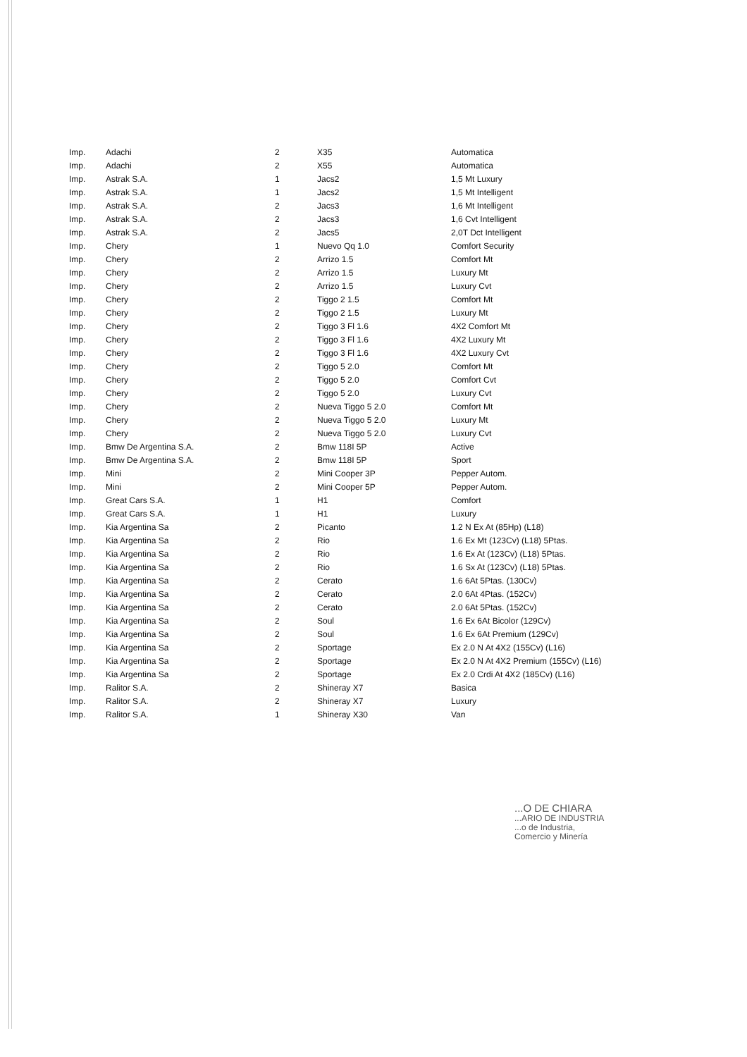| Imp. | Adachi | 2 | X35 | Automatica |
| Imp. | Adachi | 2 | X55 | Automatica |
| Imp. | Astrak S.A. | 1 | Jacs2 | 1,5 Mt Luxury |
| Imp. | Astrak S.A. | 1 | Jacs2 | 1,5 Mt Intelligent |
| Imp. | Astrak S.A. | 2 | Jacs3 | 1,6 Mt Intelligent |
| Imp. | Astrak S.A. | 2 | Jacs3 | 1,6 Cvt Intelligent |
| Imp. | Astrak S.A. | 2 | Jacs5 | 2,0T Dct Intelligent |
| Imp. | Chery | 1 | Nuevo Qq 1.0 | Comfort Security |
| Imp. | Chery | 2 | Arrizo 1.5 | Comfort Mt |
| Imp. | Chery | 2 | Arrizo 1.5 | Luxury Mt |
| Imp. | Chery | 2 | Arrizo 1.5 | Luxury Cvt |
| Imp. | Chery | 2 | Tiggo 2 1.5 | Comfort Mt |
| Imp. | Chery | 2 | Tiggo 2 1.5 | Luxury Mt |
| Imp. | Chery | 2 | Tiggo 3 Fl 1.6 | 4X2 Comfort Mt |
| Imp. | Chery | 2 | Tiggo 3 Fl 1.6 | 4X2 Luxury Mt |
| Imp. | Chery | 2 | Tiggo 3 Fl 1.6 | 4X2 Luxury Cvt |
| Imp. | Chery | 2 | Tiggo 5 2.0 | Comfort Mt |
| Imp. | Chery | 2 | Tiggo 5 2.0 | Comfort Cvt |
| Imp. | Chery | 2 | Tiggo 5 2.0 | Luxury Cvt |
| Imp. | Chery | 2 | Nueva Tiggo 5 2.0 | Comfort Mt |
| Imp. | Chery | 2 | Nueva Tiggo 5 2.0 | Luxury Mt |
| Imp. | Chery | 2 | Nueva Tiggo 5 2.0 | Luxury Cvt |
| Imp. | Bmw De Argentina S.A. | 2 | Bmw 118I 5P | Active |
| Imp. | Bmw De Argentina S.A. | 2 | Bmw 118I 5P | Sport |
| Imp. | Mini | 2 | Mini Cooper 3P | Pepper Autom. |
| Imp. | Mini | 2 | Mini Cooper 5P | Pepper Autom. |
| Imp. | Great Cars S.A. | 1 | H1 | Comfort |
| Imp. | Great Cars S.A. | 1 | H1 | Luxury |
| Imp. | Kia Argentina Sa | 2 | Picanto | 1.2 N Ex At (85Hp) (L18) |
| Imp. | Kia Argentina Sa | 2 | Rio | 1.6 Ex Mt (123Cv) (L18) 5Ptas. |
| Imp. | Kia Argentina Sa | 2 | Rio | 1.6 Ex At (123Cv) (L18) 5Ptas. |
| Imp. | Kia Argentina Sa | 2 | Rio | 1.6 Sx At (123Cv) (L18) 5Ptas. |
| Imp. | Kia Argentina Sa | 2 | Cerato | 1.6 6At 5Ptas. (130Cv) |
| Imp. | Kia Argentina Sa | 2 | Cerato | 2.0 6At 4Ptas. (152Cv) |
| Imp. | Kia Argentina Sa | 2 | Cerato | 2.0 6At 5Ptas. (152Cv) |
| Imp. | Kia Argentina Sa | 2 | Soul | 1.6 Ex 6At Bicolor (129Cv) |
| Imp. | Kia Argentina Sa | 2 | Soul | 1.6 Ex 6At Premium (129Cv) |
| Imp. | Kia Argentina Sa | 2 | Sportage | Ex 2.0 N At 4X2 (155Cv) (L16) |
| Imp. | Kia Argentina Sa | 2 | Sportage | Ex 2.0 N At 4X2 Premium (155Cv) (L16) |
| Imp. | Kia Argentina Sa | 2 | Sportage | Ex 2.0 Crdi At 4X2 (185Cv) (L16) |
| Imp. | Ralitor S.A. | 2 | Shineray X7 | Basica |
| Imp. | Ralitor S.A. | 2 | Shineray X7 | Luxury |
| Imp. | Ralitor S.A. | 1 | Shineray X30 | Van |
...O DE CHIARA
...ARIO DE INDUSTRIA
...o de Industria,
Comercio y Minería